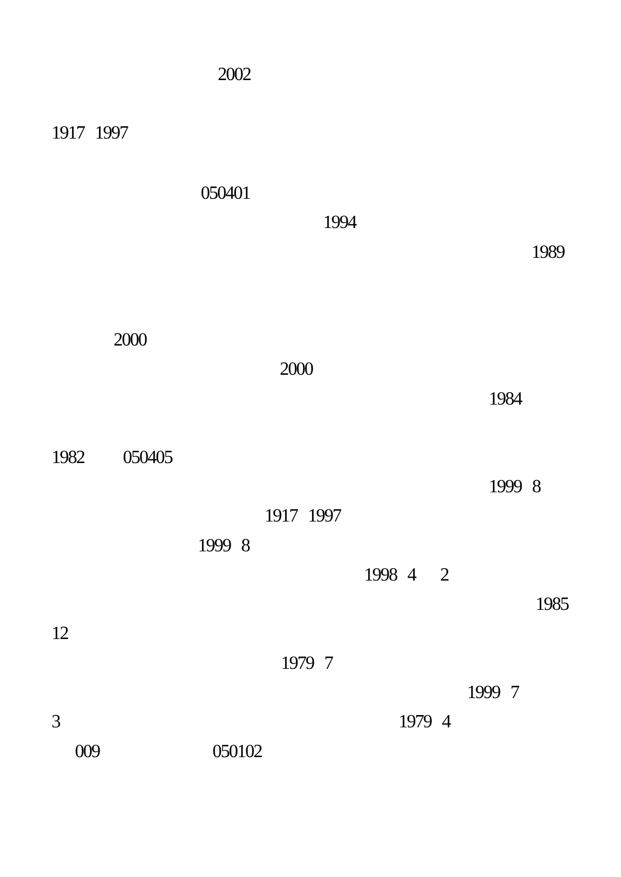2002
1917 1997
050401
1994
1989
2000
2000
1984
1982 050405
1999 8
1917 1997
1999 8
1998 4 2
1985
12
1979 7
1999 7
3 1979 4
009 050102